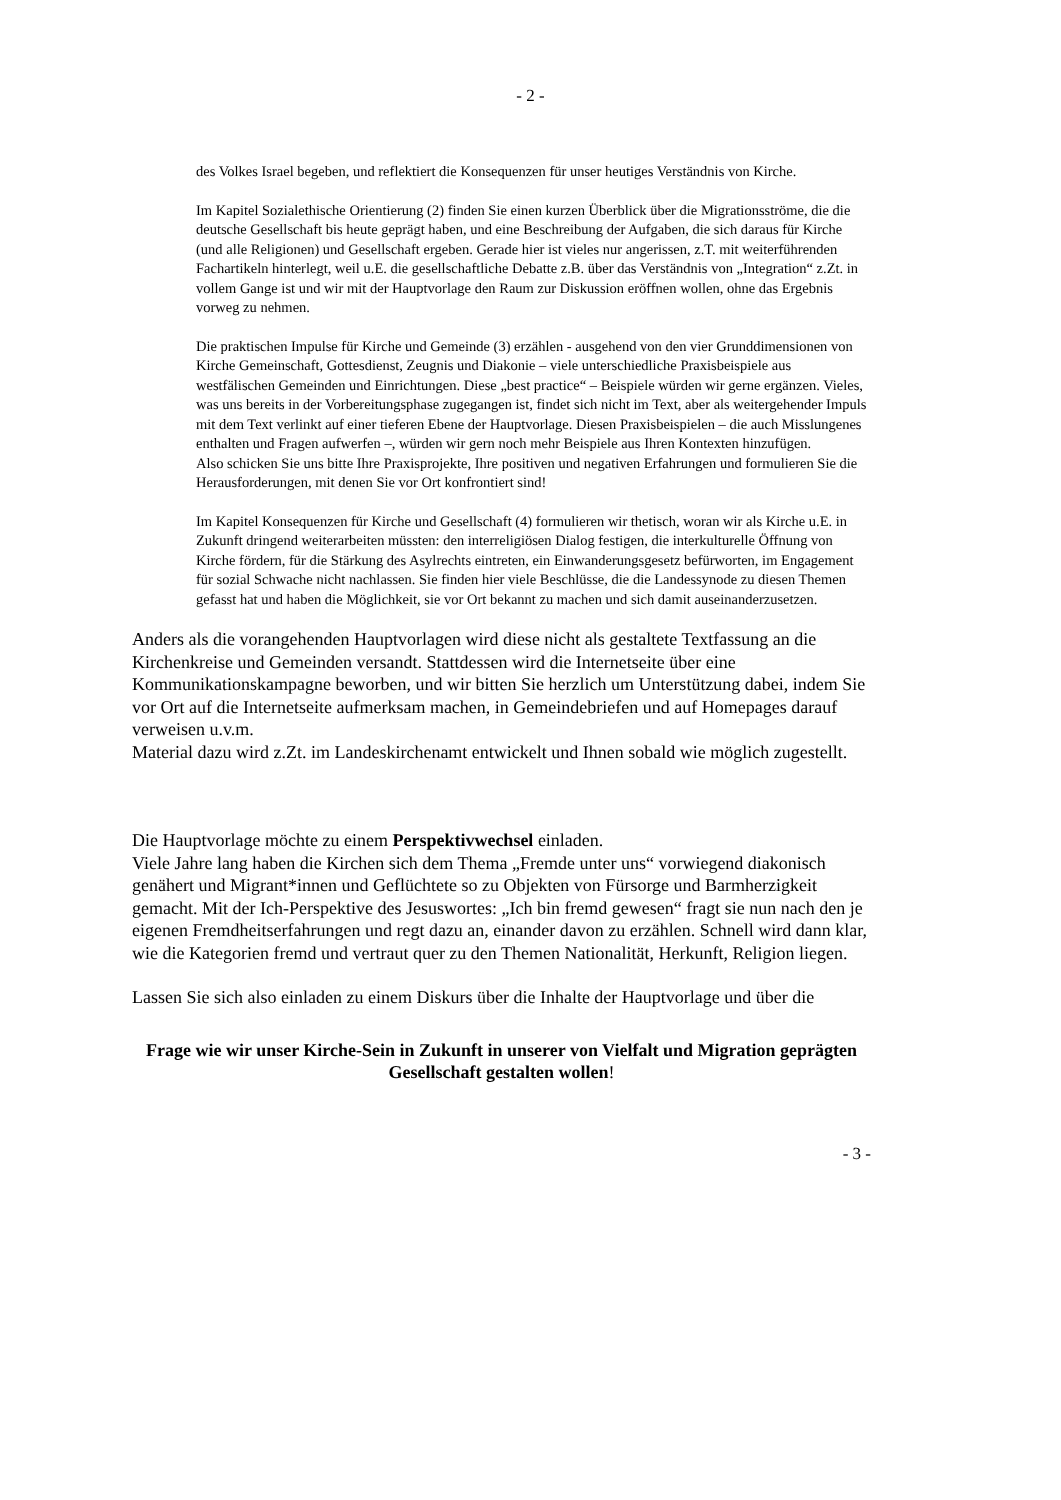- 2 -
des Volkes Israel begeben, und reflektiert die Konsequenzen für unser heutiges Verständnis von Kirche.
Im Kapitel Sozialethische Orientierung (2) finden Sie einen kurzen Überblick über die Migrationsströme, die die deutsche Gesellschaft bis heute geprägt haben, und eine Beschreibung der Aufgaben, die sich daraus für Kirche (und alle Religionen) und Gesellschaft ergeben. Gerade hier ist vieles nur angerissen, z.T. mit weiterführenden Fachartikeln hinterlegt, weil u.E. die gesellschaftliche Debatte z.B. über das Verständnis von „Integration“ z.Zt. in vollem Gange ist und wir mit der Hauptvorlage den Raum zur Diskussion eröffnen wollen, ohne das Ergebnis vorweg zu nehmen.
Die praktischen Impulse für Kirche und Gemeinde (3) erzählen - ausgehend von den vier Grunddimensionen von Kirche Gemeinschaft, Gottesdienst, Zeugnis und Diakonie – viele unterschiedliche Praxisbeispiele aus westfälischen Gemeinden und Einrichtungen. Diese „best practice“ – Beispiele würden wir gerne ergänzen. Vieles, was uns bereits in der Vorbereitungsphase zugegangen ist, findet sich nicht im Text, aber als weitergehender Impuls mit dem Text verlinkt auf einer tieferen Ebene der Hauptvorlage. Diesen Praxisbeispielen – die auch Misslungenes enthalten und Fragen aufwerfen –, würden wir gern noch mehr Beispiele aus Ihren Kontexten hinzufügen.
Also schicken Sie uns bitte Ihre Praxisprojekte, Ihre positiven und negativen Erfahrungen und formulieren Sie die Herausforderungen, mit denen Sie vor Ort konfrontiert sind!
Im Kapitel Konsequenzen für Kirche und Gesellschaft (4) formulieren wir thetisch, woran wir als Kirche u.E. in Zukunft dringend weiterarbeiten müssten: den interreligiösen Dialog festigen, die interkulturelle Öffnung von Kirche fördern, für die Stärkung des Asylrechts eintreten, ein Einwanderungsgesetz befürworten, im Engagement für sozial Schwache nicht nachlassen. Sie finden hier viele Beschlüsse, die die Landessynode zu diesen Themen gefasst hat und haben die Möglichkeit, sie vor Ort bekannt zu machen und sich damit auseinanderzusetzen.
Anders als die vorangehenden Hauptvorlagen wird diese nicht als gestaltete Textfassung an die Kirchenkreise und Gemeinden versandt. Stattdessen wird die Internetseite über eine Kommunikationskampagne beworben, und wir bitten Sie herzlich um Unterstützung dabei, indem Sie vor Ort auf die Internetseite aufmerksam machen, in Gemeindebriefen und auf Homepages darauf verweisen u.v.m.
Material dazu wird z.Zt. im Landeskirchenamt entwickelt und Ihnen sobald wie möglich zugestellt.
Die Hauptvorlage möchte zu einem Perspektivwechsel einladen.
Viele Jahre lang haben die Kirchen sich dem Thema „Fremde unter uns“ vorwiegend diakonisch genähert und Migrant*innen und Geflüchtete so zu Objekten von Fürsorge und Barmherzigkeit gemacht. Mit der Ich-Perspektive des Jesuswortes: „Ich bin fremd gewesen“ fragt sie nun nach den je eigenen Fremdheitserfahrungen und regt dazu an, einander davon zu erzählen. Schnell wird dann klar, wie die Kategorien fremd und vertraut quer zu den Themen Nationalität, Herkunft, Religion liegen.
Lassen Sie sich also einladen zu einem Diskurs über die Inhalte der Hauptvorlage und über die
Frage wie wir unser Kirche-Sein in Zukunft in unserer von Vielfalt und Migration geprägten Gesellschaft gestalten wollen!
- 3 -